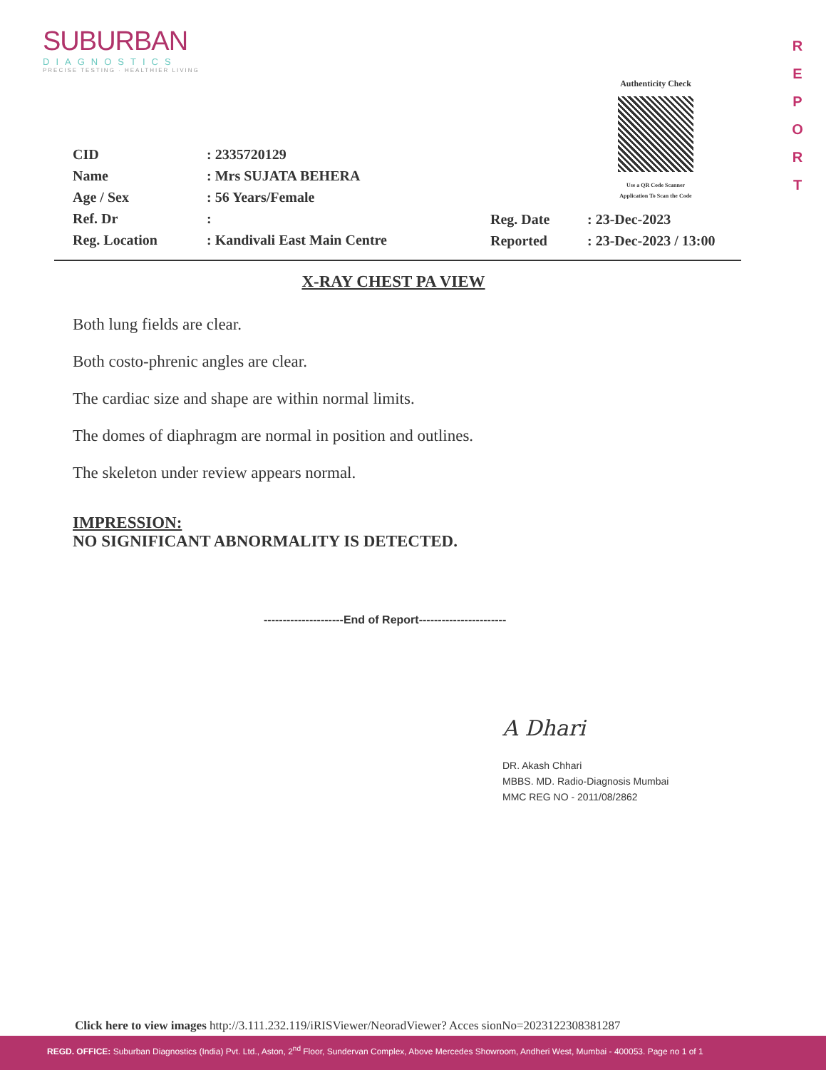SUBURBAN
DIAGNOSTICS
PRECISE TESTING · HEALTHIER LIVING
R
E
P
O
R
T
Authenticity Check
Use a QR Code Scanner
Application To Scan the Code
CID: 2335720129
Name: Mrs SUJATA BEHERA
Age / Sex: 56 Years/Female
Ref. Dr:
Reg. Location: Kandivali East Main Centre
Reg. Date: 23-Dec-2023
Reported: 23-Dec-2023 / 13:00
X-RAY CHEST PA VIEW
Both lung fields are clear.
Both costo-phrenic angles are clear.
The cardiac size and shape are within normal limits.
The domes of diaphragm are normal in position and outlines.
The skeleton under review appears normal.
IMPRESSION:
NO SIGNIFICANT ABNORMALITY IS DETECTED.
---------------------End of Report-----------------------
A Dhari
DR. Akash Chhari
MBBS. MD. Radio-Diagnosis Mumbai
MMC REG NO - 2011/08/2862
Click here to view images http://3.111.232.119/iRISViewer/NeoradViewer? Acces sionNo=2023122308381287
REGD. OFFICE: Suburban Diagnostics (India) Pvt. Ltd., Aston, 2<sup>nd</sup> Floor, Sundervan Complex, Above Mercedes Showroom, Andheri West, Mumbai - 400053. Page no 1 of 1